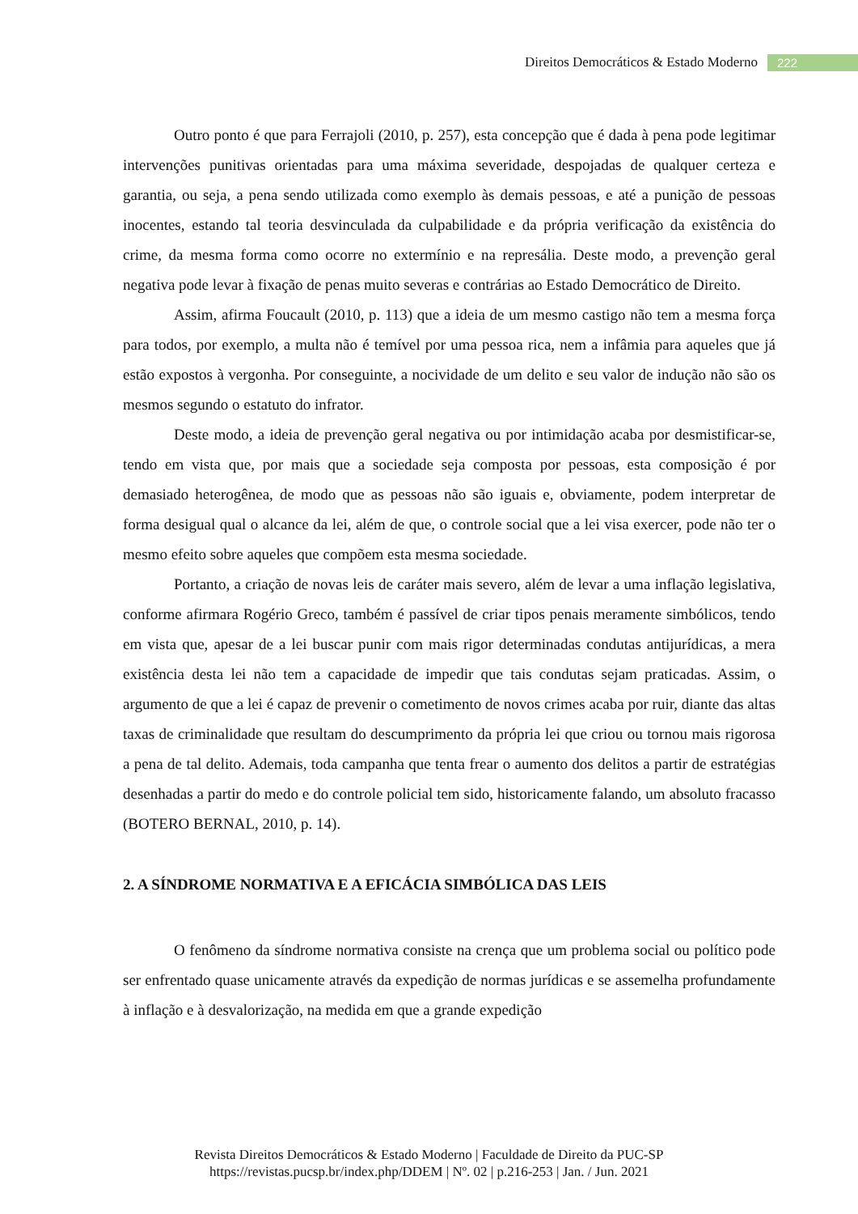Direitos Democráticos & Estado Moderno 222
Outro ponto é que para Ferrajoli (2010, p. 257), esta concepção que é dada à pena pode legitimar intervenções punitivas orientadas para uma máxima severidade, despojadas de qualquer certeza e garantia, ou seja, a pena sendo utilizada como exemplo às demais pessoas, e até a punição de pessoas inocentes, estando tal teoria desvinculada da culpabilidade e da própria verificação da existência do crime, da mesma forma como ocorre no extermínio e na represália. Deste modo, a prevenção geral negativa pode levar à fixação de penas muito severas e contrárias ao Estado Democrático de Direito.
Assim, afirma Foucault (2010, p. 113) que a ideia de um mesmo castigo não tem a mesma força para todos, por exemplo, a multa não é temível por uma pessoa rica, nem a infâmia para aqueles que já estão expostos à vergonha. Por conseguinte, a nocividade de um delito e seu valor de indução não são os mesmos segundo o estatuto do infrator.
Deste modo, a ideia de prevenção geral negativa ou por intimidação acaba por desmistificar-se, tendo em vista que, por mais que a sociedade seja composta por pessoas, esta composição é por demasiado heterogênea, de modo que as pessoas não são iguais e, obviamente, podem interpretar de forma desigual qual o alcance da lei, além de que, o controle social que a lei visa exercer, pode não ter o mesmo efeito sobre aqueles que compõem esta mesma sociedade.
Portanto, a criação de novas leis de caráter mais severo, além de levar a uma inflação legislativa, conforme afirmara Rogério Greco, também é passível de criar tipos penais meramente simbólicos, tendo em vista que, apesar de a lei buscar punir com mais rigor determinadas condutas antijurídicas, a mera existência desta lei não tem a capacidade de impedir que tais condutas sejam praticadas. Assim, o argumento de que a lei é capaz de prevenir o cometimento de novos crimes acaba por ruir, diante das altas taxas de criminalidade que resultam do descumprimento da própria lei que criou ou tornou mais rigorosa a pena de tal delito. Ademais, toda campanha que tenta frear o aumento dos delitos a partir de estratégias desenhadas a partir do medo e do controle policial tem sido, historicamente falando, um absoluto fracasso (BOTERO BERNAL, 2010, p. 14).
2. A SÍNDROME NORMATIVA E A EFICÁCIA SIMBÓLICA DAS LEIS
O fenômeno da síndrome normativa consiste na crença que um problema social ou político pode ser enfrentado quase unicamente através da expedição de normas jurídicas e se assemelha profundamente à inflação e à desvalorização, na medida em que a grande expedição
Revista Direitos Democráticos & Estado Moderno | Faculdade de Direito da PUC-SP
https://revistas.pucsp.br/index.php/DDEM | Nº. 02 | p.216-253 | Jan. / Jun. 2021